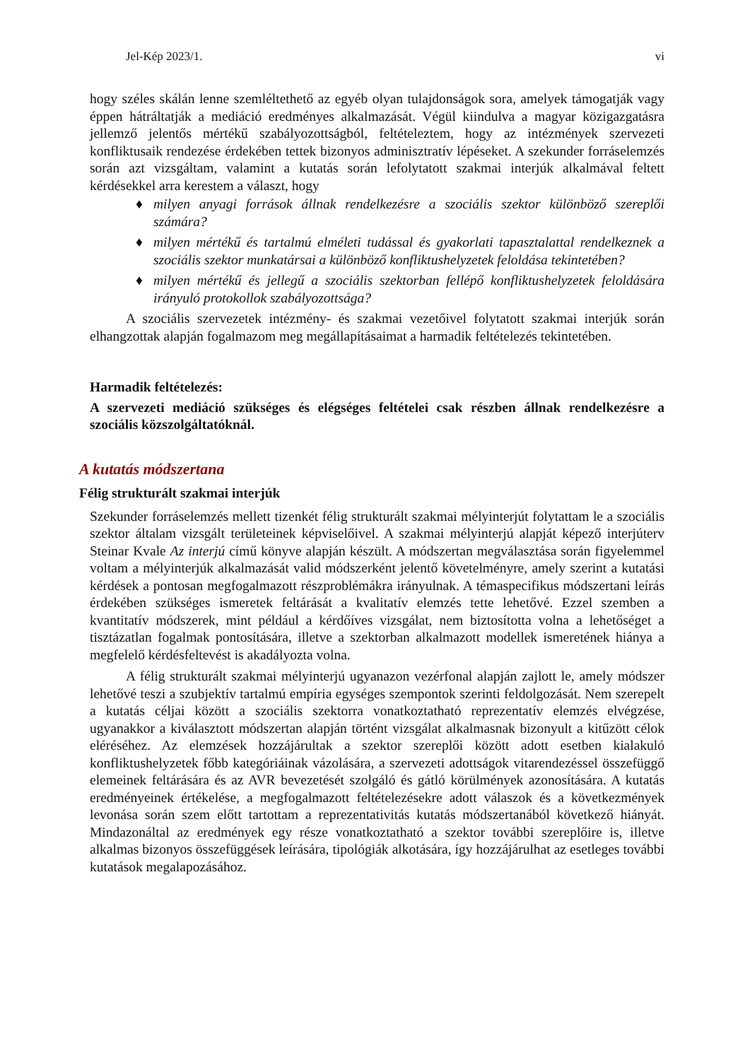Jel-Kép 2023/1. vi
hogy széles skálán lenne szemléltethető az egyéb olyan tulajdonságok sora, amelyek támogatják vagy éppen hátráltatják a mediáció eredményes alkalmazását. Végül kiindulva a magyar közigazgatásra jellemző jelentős mértékű szabályozottságból, feltételeztem, hogy az intézmények szervezeti konfliktusaik rendezése érdekében tettek bizonyos adminisztratív lépéseket. A szekunder forráselemzés során azt vizsgáltam, valamint a kutatás során lefolytatott szakmai interjúk alkalmával feltett kérdésekkel arra kerestem a választ, hogy
♦ milyen anyagi források állnak rendelkezésre a szociális szektor különböző szereplői számára?
♦ milyen mértékű és tartalmú elméleti tudással és gyakorlati tapasztalattal rendelkeznek a szociális szektor munkatársai a különböző konfliktushelyzetek feloldása tekintetében?
♦ milyen mértékű és jellegű a szociális szektorban fellépő konfliktushelyzetek feloldására irányuló protokollok szabályozottsága?
A szociális szervezetek intézmény- és szakmai vezetőivel folytatott szakmai interjúk során elhangzottak alapján fogalmazom meg megállapításaimat a harmadik feltételezés tekintetében.
Harmadik feltételezés:
A szervezeti mediáció szükséges és elégséges feltételei csak részben állnak rendelkezésre a szociális közszolgáltatóknál.
A kutatás módszertana
Félig strukturált szakmai interjúk
Szekunder forráselemzés mellett tizenkét félig strukturált szakmai mélyinterjút folytattam le a szociális szektor általam vizsgált területeinek képviselőivel. A szakmai mélyinterjú alapját képező interjúterv Steinar Kvale Az interjú című könyve alapján készült. A módszertan megválasztása során figyelemmel voltam a mélyinterjúk alkalmazását valid módszerként jelentő követelményre, amely szerint a kutatási kérdések a pontosan megfogalmazott részproblémákra irányulnak. A témaspecifikus módszertani leírás érdekében szükséges ismeretek feltárását a kvalitatív elemzés tette lehetővé. Ezzel szemben a kvantitatív módszerek, mint például a kérdőíves vizsgálat, nem biztosította volna a lehetőséget a tisztázatlan fogalmak pontosítására, illetve a szektorban alkalmazott modellek ismeretének hiánya a megfelelő kérdésfeltevést is akadályozta volna.
A félig strukturált szakmai mélyinterjú ugyanazon vezérfonal alapján zajlott le, amely módszer lehetővé teszi a szubjektív tartalmú empíria egységes szempontok szerinti feldolgozását. Nem szerepelt a kutatás céljai között a szociális szektorra vonatkoztatható reprezentatív elemzés elvégzése, ugyanakkor a kiválasztott módszertan alapján történt vizsgálat alkalmasnak bizonyult a kitűzött célok eléréséhez. Az elemzések hozzájárultak a szektor szereplői között adott esetben kialakuló konfliktushelyzetek főbb kategóriáinak vázolására, a szervezeti adottságok vitarendezéssel összefüggő elemeinek feltárására és az AVR bevezetését szolgáló és gátló körülmények azonosítására. A kutatás eredményeinek értékelése, a megfogalmazott feltételezésekre adott válaszok és a következmények levonása során szem előtt tartottam a reprezentativitás kutatás módszertanából következő hiányát. Mindazonáltal az eredmények egy része vonatkoztatható a szektor további szereplőire is, illetve alkalmas bizonyos összefüggések leírására, tipológiák alkotására, így hozzájárulhat az esetleges további kutatások megalapozásához.